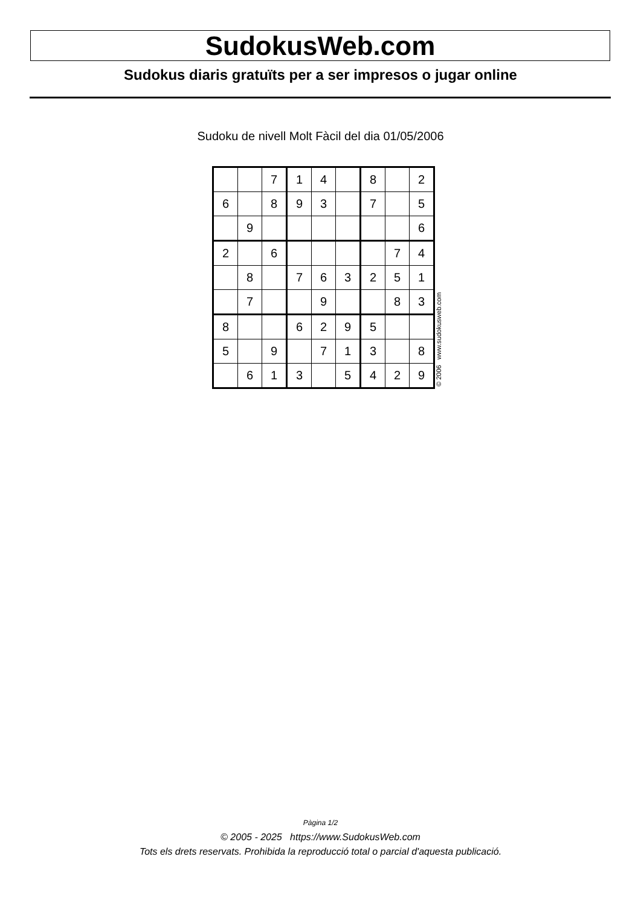SudokusWeb.com
Sudokus diaris gratuïts per a ser impresos o jugar online
Sudoku de nivell Molt Fàcil del dia 01/05/2006
| | | 7 | 1 | 4 | | 8 | | 2 |
| 6 | | 8 | 9 | 3 | | 7 | | 5 |
| | 9 | | | | | | | 6 |
| 2 | | 6 | | | | | 7 | 4 |
| | 8 | | 7 | 6 | 3 | 2 | 5 | 1 |
| | 7 | | | 9 | | | 8 | 3 |
| 8 | | | 6 | 2 | 9 | 5 | | |
| 5 | | 9 | | 7 | 1 | 3 | | 8 |
| | 6 | 1 | 3 | | 5 | 4 | 2 | 9 |
© 2006 www.sudokusweb.com
Pàgina 1/2
© 2005 - 2025 https://www.SudokusWeb.com
Tots els drets reservats. Prohibida la reproducció total o parcial d'aquesta publicació.